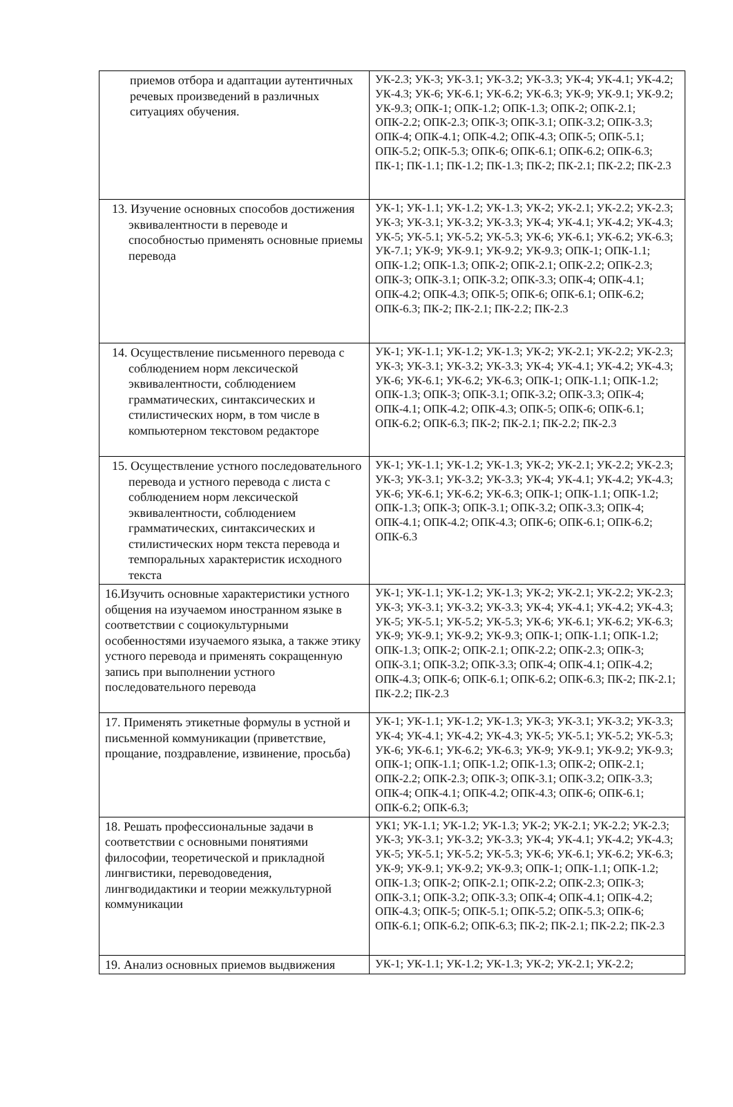| приемов отбора и адаптации аутентичных речевых произведений в различных ситуациях обучения. | УК-2.3; УК-3; УК-3.1; УК-3.2; УК-3.3; УК-4; УК-4.1; УК-4.2; УК-4.3; УК-6; УК-6.1; УК-6.2; УК-6.3; УК-9; УК-9.1; УК-9.2; УК-9.3; ОПК-1; ОПК-1.2; ОПК-1.3; ОПК-2; ОПК-2.1; ОПК-2.2; ОПК-2.3; ОПК-3; ОПК-3.1; ОПК-3.2; ОПК-3.3; ОПК-4; ОПК-4.1; ОПК-4.2; ОПК-4.3; ОПК-5; ОПК-5.1; ОПК-5.2; ОПК-5.3; ОПК-6; ОПК-6.1; ОПК-6.2; ОПК-6.3; ПК-1; ПК-1.1; ПК-1.2; ПК-1.3; ПК-2; ПК-2.1; ПК-2.2; ПК-2.3 |
| 13. Изучение основных способов достижения эквивалентности в переводе и способностью применять основные приемы перевода | УК-1; УК-1.1; УК-1.2; УК-1.3; УК-2; УК-2.1; УК-2.2; УК-2.3; УК-3; УК-3.1; УК-3.2; УК-3.3; УК-4; УК-4.1; УК-4.2; УК-4.3; УК-5; УК-5.1; УК-5.2; УК-5.3; УК-6; УК-6.1; УК-6.2; УК-6.3; УК-7.1; УК-9; УК-9.1; УК-9.2; УК-9.3; ОПК-1; ОПК-1.1; ОПК-1.2; ОПК-1.3; ОПК-2; ОПК-2.1; ОПК-2.2; ОПК-2.3; ОПК-3; ОПК-3.1; ОПК-3.2; ОПК-3.3; ОПК-4; ОПК-4.1; ОПК-4.2; ОПК-4.3; ОПК-5; ОПК-6; ОПК-6.1; ОПК-6.2; ОПК-6.3; ПК-2; ПК-2.1; ПК-2.2; ПК-2.3 |
| 14. Осуществление письменного перевода с соблюдением норм лексической эквивалентности, соблюдением грамматических, синтаксических и стилистических норм, в том числе в компьютерном текстовом редакторе | УК-1; УК-1.1; УК-1.2; УК-1.3; УК-2; УК-2.1; УК-2.2; УК-2.3; УК-3; УК-3.1; УК-3.2; УК-3.3; УК-4; УК-4.1; УК-4.2; УК-4.3; УК-6; УК-6.1; УК-6.2; УК-6.3; ОПК-1; ОПК-1.1; ОПК-1.2; ОПК-1.3; ОПК-3; ОПК-3.1; ОПК-3.2; ОПК-3.3; ОПК-4; ОПК-4.1; ОПК-4.2; ОПК-4.3; ОПК-5; ОПК-6; ОПК-6.1; ОПК-6.2; ОПК-6.3; ПК-2; ПК-2.1; ПК-2.2; ПК-2.3 |
| 15. Осуществление устного последовательного перевода и устного перевода с листа с соблюдением норм лексической эквивалентности, соблюдением грамматических, синтаксических и стилистических норм текста перевода и темпоральных характеристик исходного текста | УК-1; УК-1.1; УК-1.2; УК-1.3; УК-2; УК-2.1; УК-2.2; УК-2.3; УК-3; УК-3.1; УК-3.2; УК-3.3; УК-4; УК-4.1; УК-4.2; УК-4.3; УК-6; УК-6.1; УК-6.2; УК-6.3; ОПК-1; ОПК-1.1; ОПК-1.2; ОПК-1.3; ОПК-3; ОПК-3.1; ОПК-3.2; ОПК-3.3; ОПК-4; ОПК-4.1; ОПК-4.2; ОПК-4.3; ОПК-6; ОПК-6.1; ОПК-6.2; ОПК-6.3 |
| 16.Изучить основные характеристики устного общения на изучаемом иностранном языке в соответствии с социокультурными особенностями изучаемого языка, а также этику устного перевода и применять сокращенную запись при выполнении устного последовательного перевода | УК-1; УК-1.1; УК-1.2; УК-1.3; УК-2; УК-2.1; УК-2.2; УК-2.3; УК-3; УК-3.1; УК-3.2; УК-3.3; УК-4; УК-4.1; УК-4.2; УК-4.3; УК-5; УК-5.1; УК-5.2; УК-5.3; УК-6; УК-6.1; УК-6.2; УК-6.3; УК-9; УК-9.1; УК-9.2; УК-9.3; ОПК-1; ОПК-1.1; ОПК-1.2; ОПК-1.3; ОПК-2; ОПК-2.1; ОПК-2.2; ОПК-2.3; ОПК-3; ОПК-3.1; ОПК-3.2; ОПК-3.3; ОПК-4; ОПК-4.1; ОПК-4.2; ОПК-4.3; ОПК-6; ОПК-6.1; ОПК-6.2; ОПК-6.3; ПК-2; ПК-2.1; ПК-2.2; ПК-2.3 |
| 17. Применять этикетные формулы в устной и письменной коммуникации (приветствие, прощание, поздравление, извинение, просьба) | УК-1; УК-1.1; УК-1.2; УК-1.3; УК-3; УК-3.1; УК-3.2; УК-3.3; УК-4; УК-4.1; УК-4.2; УК-4.3; УК-5; УК-5.1; УК-5.2; УК-5.3; УК-6; УК-6.1; УК-6.2; УК-6.3; УК-9; УК-9.1; УК-9.2; УК-9.3; ОПК-1; ОПК-1.1; ОПК-1.2; ОПК-1.3; ОПК-2; ОПК-2.1; ОПК-2.2; ОПК-2.3; ОПК-3; ОПК-3.1; ОПК-3.2; ОПК-3.3; ОПК-4; ОПК-4.1; ОПК-4.2; ОПК-4.3; ОПК-6; ОПК-6.1; ОПК-6.2; ОПК-6.3; |
| 18. Решать профессиональные задачи в соответствии с основными понятиями философии, теоретической и прикладной лингвистики, переводоведения, лингводидактики и теории межкультурной коммуникации | УК1; УК-1.1; УК-1.2; УК-1.3; УК-2; УК-2.1; УК-2.2; УК-2.3; УК-3; УК-3.1; УК-3.2; УК-3.3; УК-4; УК-4.1; УК-4.2; УК-4.3; УК-5; УК-5.1; УК-5.2; УК-5.3; УК-6; УК-6.1; УК-6.2; УК-6.3; УК-9; УК-9.1; УК-9.2; УК-9.3; ОПК-1; ОПК-1.1; ОПК-1.2; ОПК-1.3; ОПК-2; ОПК-2.1; ОПК-2.2; ОПК-2.3; ОПК-3; ОПК-3.1; ОПК-3.2; ОПК-3.3; ОПК-4; ОПК-4.1; ОПК-4.2; ОПК-4.3; ОПК-5; ОПК-5.1; ОПК-5.2; ОПК-5.3; ОПК-6; ОПК-6.1; ОПК-6.2; ОПК-6.3; ПК-2; ПК-2.1; ПК-2.2; ПК-2.3 |
| 19. Анализ основных приемов выдвижения | УК-1; УК-1.1; УК-1.2; УК-1.3; УК-2; УК-2.1; УК-2.2; |